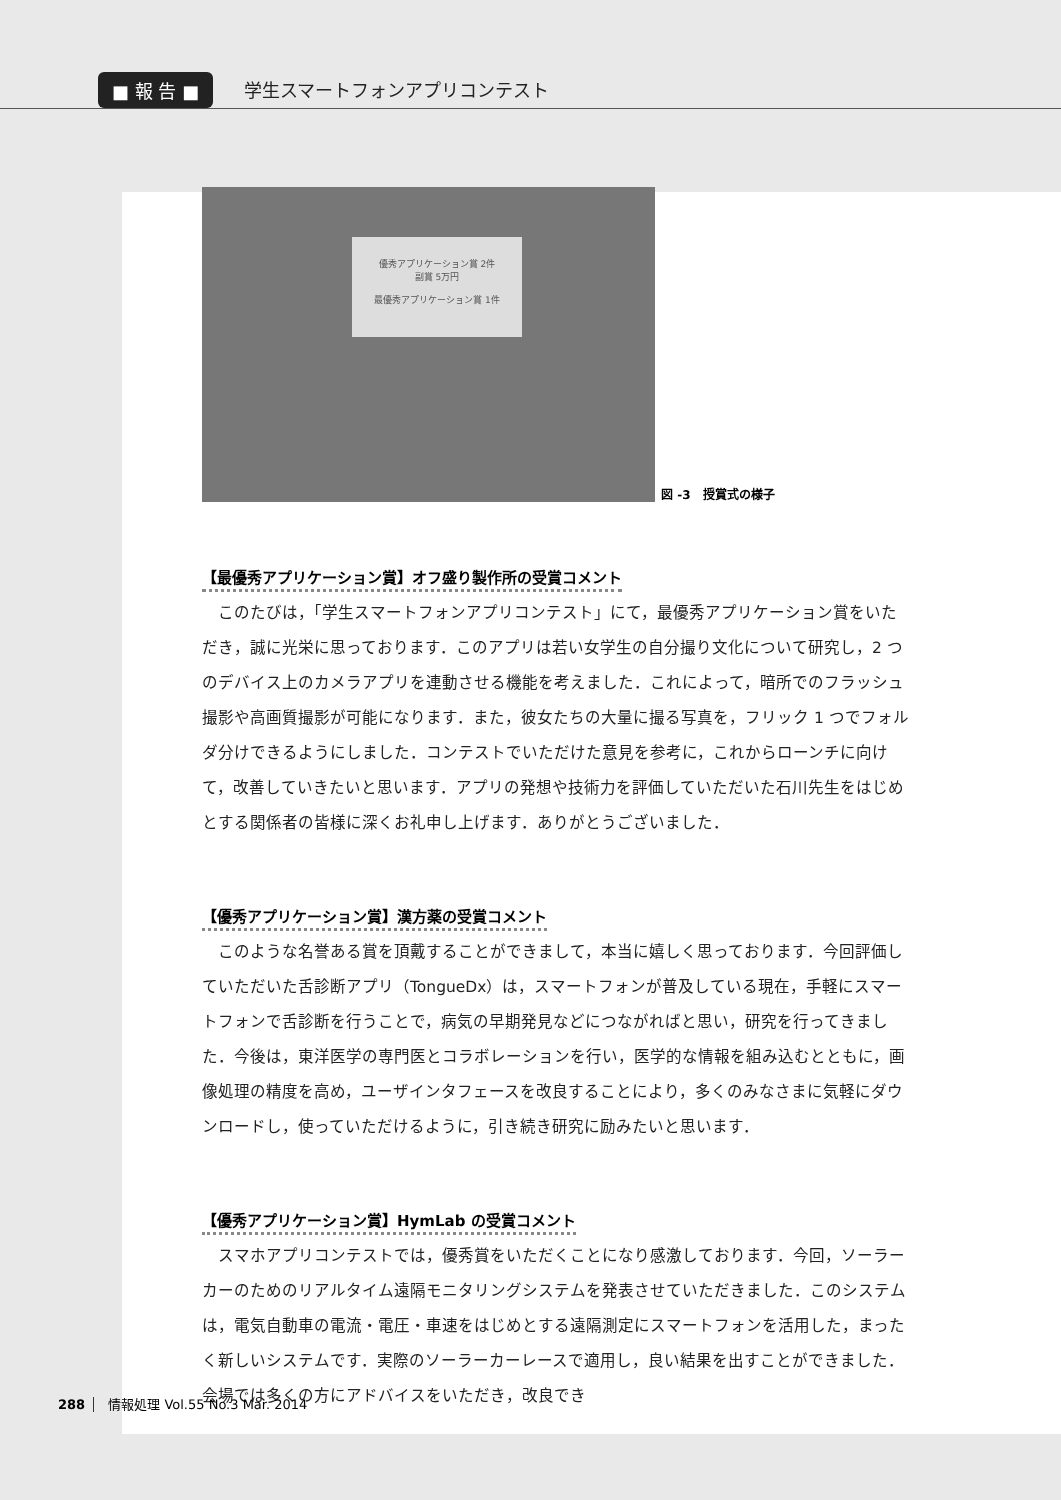■ 報 告 ■ 学生スマートフォンアプリコンテスト
優秀アプリケーション賞 2件
副賞 5万円
最優秀アプリケーション賞 1件
図 -3　授賞式の様子
【最優秀アプリケーション賞】オフ盛り製作所の受賞コメント
このたびは，「学生スマートフォンアプリコンテスト」にて，最優秀アプリケーション賞をいただき，誠に光栄に思っております．このアプリは若い女学生の自分撮り文化について研究し，2 つのデバイス上のカメラアプリを連動させる機能を考えました．これによって，暗所でのフラッシュ撮影や高画質撮影が可能になります．また，彼女たちの大量に撮る写真を，フリック 1 つでフォルダ分けできるようにしました．コンテストでいただけた意見を参考に，これからローンチに向けて，改善していきたいと思います．アプリの発想や技術力を評価していただいた石川先生をはじめとする関係者の皆様に深くお礼申し上げます．ありがとうございました．
【優秀アプリケーション賞】漢方薬の受賞コメント
このような名誉ある賞を頂戴することができまして，本当に嬉しく思っております．今回評価していただいた舌診断アプリ（TongueDx）は，スマートフォンが普及している現在，手軽にスマートフォンで舌診断を行うことで，病気の早期発見などにつながればと思い，研究を行ってきました．今後は，東洋医学の専門医とコラボレーションを行い，医学的な情報を組み込むとともに，画像処理の精度を高め，ユーザインタフェースを改良することにより，多くのみなさまに気軽にダウンロードし，使っていただけるように，引き続き研究に励みたいと思います．
【優秀アプリケーション賞】HymLab の受賞コメント
スマホアプリコンテストでは，優秀賞をいただくことになり感激しております．今回，ソーラーカーのためのリアルタイム遠隔モニタリングシステムを発表させていただきました．このシステムは，電気自動車の電流・電圧・車速をはじめとする遠隔測定にスマートフォンを活用した，まったく新しいシステムです．実際のソーラーカーレースで適用し，良い結果を出すことができました．会場では多くの方にアドバイスをいただき，改良でき
288 情報処理 Vol.55 No.3 Mar. 2014